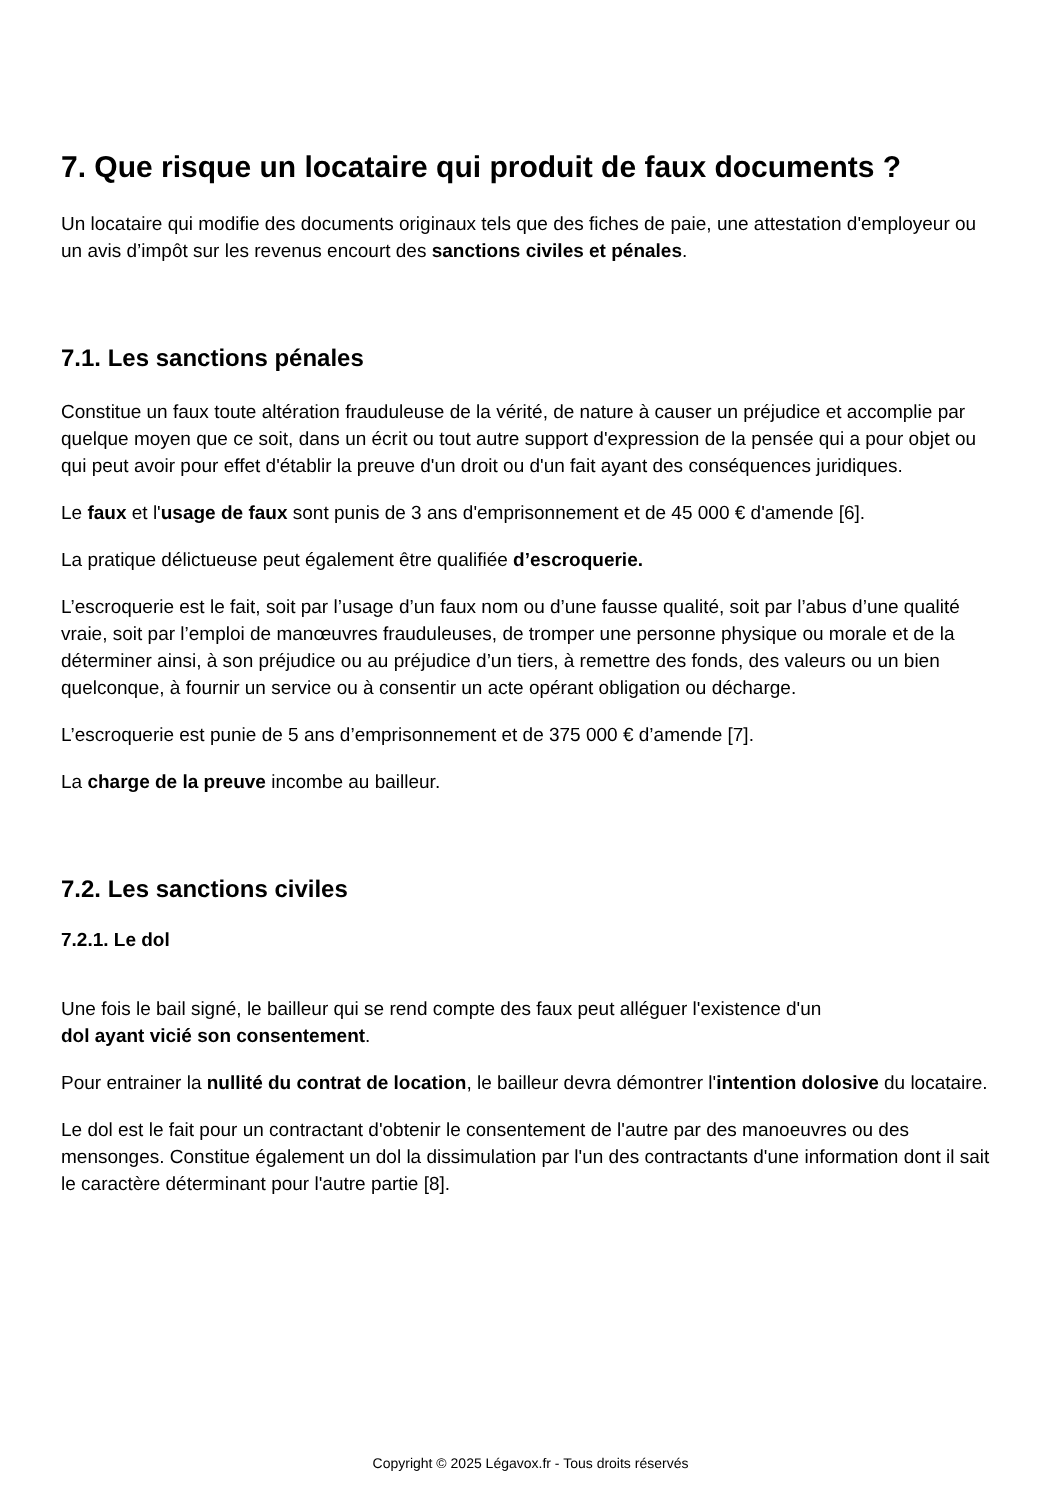7. Que risque un locataire qui produit de faux documents ?
Un locataire qui modifie des documents originaux tels que des fiches de paie, une attestation d'employeur ou un avis d’impôt sur les revenus encourt des sanctions civiles et pénales.
7.1. Les sanctions pénales
Constitue un faux toute altération frauduleuse de la vérité, de nature à causer un préjudice et accomplie par quelque moyen que ce soit, dans un écrit ou tout autre support d'expression de la pensée qui a pour objet ou qui peut avoir pour effet d'établir la preuve d'un droit ou d'un fait ayant des conséquences juridiques.
Le faux et l'usage de faux sont punis de 3 ans d'emprisonnement et de 45 000 € d'amende [6].
La pratique délictueuse peut également être qualifiée d’escroquerie.
L’escroquerie est le fait, soit par l’usage d’un faux nom ou d’une fausse qualité, soit par l’abus d’une qualité vraie, soit par l’emploi de manœuvres frauduleuses, de tromper une personne physique ou morale et de la déterminer ainsi, à son préjudice ou au préjudice d’un tiers, à remettre des fonds, des valeurs ou un bien quelconque, à fournir un service ou à consentir un acte opérant obligation ou décharge.
L’escroquerie est punie de 5 ans d’emprisonnement et de 375 000 € d’amende [7].
La charge de la preuve incombe au bailleur.
7.2. Les sanctions civiles
7.2.1. Le dol
Une fois le bail signé, le bailleur qui se rend compte des faux peut alléguer l'existence d'un
dol ayant vicié son consentement.
Pour entrainer la nullité du contrat de location, le bailleur devra démontrer l'intention dolosive du locataire.
Le dol est le fait pour un contractant d'obtenir le consentement de l'autre par des manoeuvres ou des mensonges. Constitue également un dol la dissimulation par l'un des contractants d'une information dont il sait le caractère déterminant pour l'autre partie [8].
Copyright © 2025 Légavox.fr - Tous droits réservés